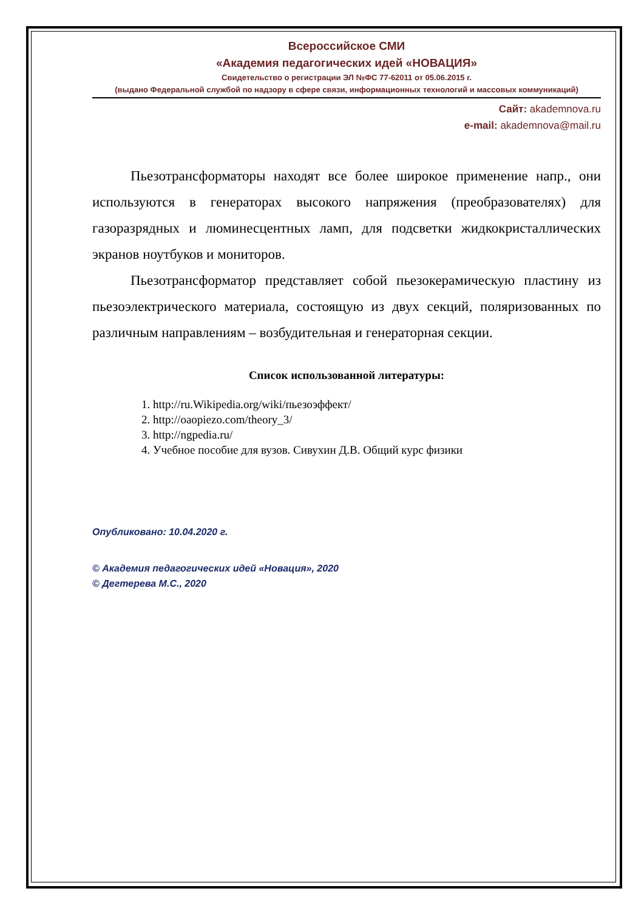Всероссийское СМИ
«Академия педагогических идей «НОВАЦИЯ»
Свидетельство о регистрации ЭЛ №ФС 77-62011 от 05.06.2015 г.
(выдано Федеральной службой по надзору в сфере связи, информационных технологий и массовых коммуникаций)
Сайт: akademnova.ru
e-mail: akademnova@mail.ru
Пьезотрансформаторы находят все более широкое применение напр., они используются в генераторах высокого напряжения (преобразователях) для газоразрядных и люминесцентных ламп, для подсветки жидкокристаллических экранов ноутбуков и мониторов.
Пьезотрансформатор представляет собой пьезокерамическую пластину из пьезоэлектрического материала, состоящую из двух секций, поляризованных по различным направлениям – возбудительная и генераторная секции.
Список использованной литературы:
1. http://ru.Wikipedia.org/wiki/пьезоэффект/
2. http://oaopiezo.com/theory_3/
3. http://ngpedia.ru/
4. Учебное пособие для вузов. Сивухин Д.В. Общий курс физики
Опубликовано: 10.04.2020 г.
© Академия педагогических идей «Новация», 2020
© Дегтерева М.С., 2020